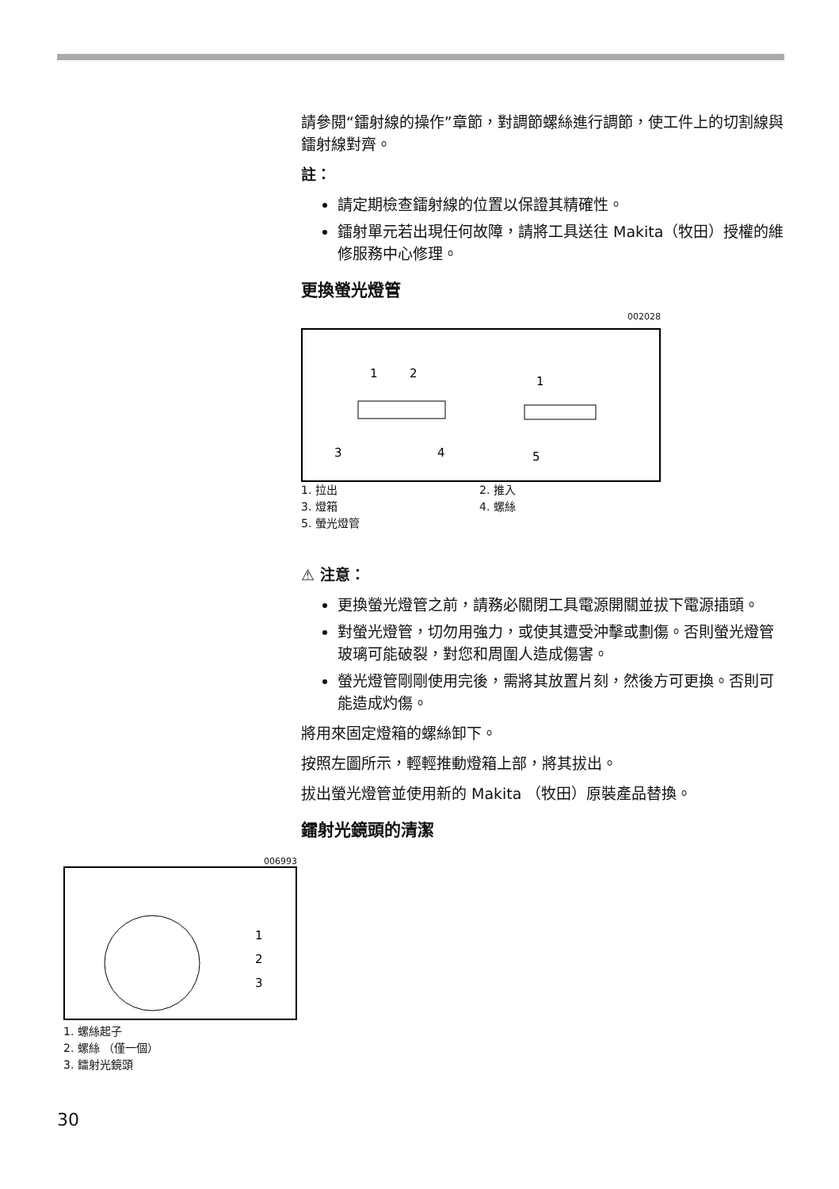請參閱“鐳射線的操作”章節，對調節螺絲進行調節，使工件上的切割線與鐳射線對齊。
註：
請定期檢查鐳射線的位置以保證其精確性。
鐳射單元若出現任何故障，請將工具送往 Makita（牧田）授權的維修服務中心修理。
更換螢光燈管
002028
1
2
3
4
1
5
1. 拉出 2. 推入 3. 燈箱 4. 螺絲 5. 螢光燈管
⚠ 注意：
更換螢光燈管之前，請務必關閉工具電源開關並拔下電源插頭。
對螢光燈管，切勿用強力，或使其遭受沖擊或劃傷。否則螢光燈管玻璃可能破裂，對您和周圍人造成傷害。
螢光燈管剛剛使用完後，需將其放置片刻，然後方可更換。否則可能造成灼傷。
將用來固定燈箱的螺絲卸下。
按照左圖所示，輕輕推動燈箱上部，將其拔出。
拔出螢光燈管並使用新的 Makita （牧田）原裝產品替換。
鐳射光鏡頭的清潔
006993
1
2
3
1. 螺絲起子
2. 螺絲 （僅一個）
3. 鐳射光鏡頭
30